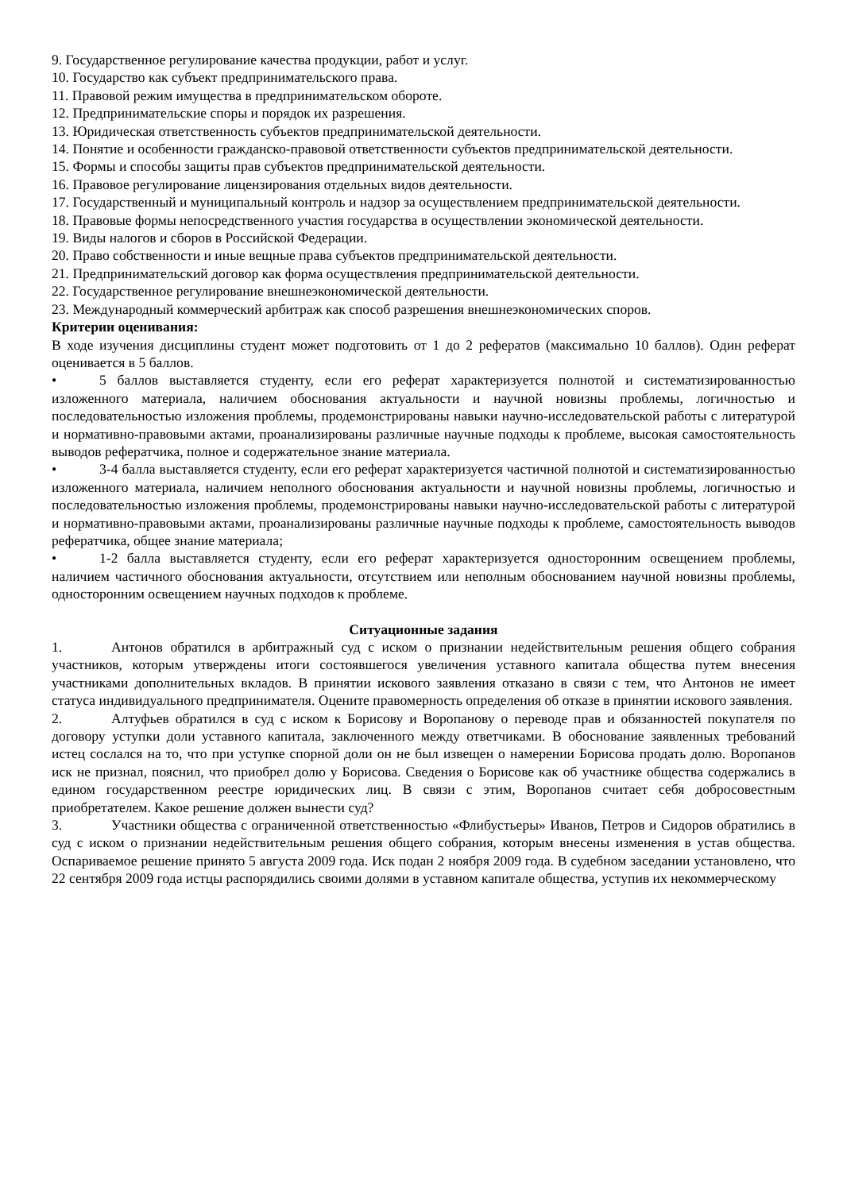9. Государственное регулирование качества продукции, работ и услуг.
10. Государство как субъект предпринимательского права.
11. Правовой режим имущества в предпринимательском обороте.
12. Предпринимательские споры и порядок их разрешения.
13. Юридическая ответственность субъектов предпринимательской деятельности.
14. Понятие и особенности гражданско-правовой ответственности субъектов предпринимательской деятельности.
15. Формы и способы защиты прав субъектов предпринимательской деятельности.
16. Правовое регулирование лицензирования отдельных видов деятельности.
17. Государственный и муниципальный контроль и надзор за осуществлением предпринимательской деятельности.
18. Правовые формы непосредственного участия государства в осуществлении экономической деятельности.
19. Виды налогов и сборов в Российской Федерации.
20. Право собственности и иные вещные права субъектов предпринимательской деятельности.
21. Предпринимательский договор как форма осуществления предпринимательской деятельности.
22. Государственное регулирование внешнеэкономической деятельности.
23. Международный коммерческий арбитраж как способ разрешения внешнеэкономических споров.
Критерии оценивания:
В ходе изучения дисциплины студент может подготовить от 1 до 2 рефератов (максимально 10 баллов). Один реферат оценивается в 5 баллов.
• 5 баллов выставляется студенту, если его реферат характеризуется полнотой и систематизированностью изложенного материала, наличием обоснования актуальности и научной новизны проблемы, логичностью и последовательностью изложения проблемы, продемонстрированы навыки научно-исследовательской работы с литературой и нормативно-правовыми актами, проанализированы различные научные подходы к проблеме, высокая самостоятельность выводов рефератчика, полное и содержательное знание материала.
• 3-4 балла выставляется студенту, если его реферат характеризуется частичной полнотой и систематизированностью изложенного материала, наличием неполного обоснования актуальности и научной новизны проблемы, логичностью и последовательностью изложения проблемы, продемонстрированы навыки научно-исследовательской работы с литературой и нормативно-правовыми актами, проанализированы различные научные подходы к проблеме, самостоятельность выводов рефератчика, общее знание материала;
• 1-2 балла выставляется студенту, если его реферат характеризуется односторонним освещением проблемы, наличием частичного обоснования актуальности, отсутствием или неполным обоснованием научной новизны проблемы, односторонним освещением научных подходов к проблеме.
Ситуационные задания
1. Антонов обратился в арбитражный суд с иском о признании недействительным решения общего собрания участников, которым утверждены итоги состоявшегося увеличения уставного капитала общества путем внесения участниками дополнительных вкладов. В принятии искового заявления отказано в связи с тем, что Антонов не имеет статуса индивидуального предпринимателя. Оцените правомерность определения об отказе в принятии искового заявления.
2. Алтуфьев обратился в суд с иском к Борисову и Воропанову о переводе прав и обязанностей покупателя по договору уступки доли уставного капитала, заключенного между ответчиками. В обоснование заявленных требований истец сослался на то, что при уступке спорной доли он не был извещен о намерении Борисова продать долю. Воропанов иск не признал, пояснил, что приобрел долю у Борисова. Сведения о Борисове как об участнике общества содержались в едином государственном реестре юридических лиц. В связи с этим, Воропанов считает себя добросовестным приобретателем. Какое решение должен вынести суд?
3. Участники общества с ограниченной ответственностью «Флибустьеры» Иванов, Петров и Сидоров обратились в суд с иском о признании недействительным решения общего собрания, которым внесены изменения в устав общества. Оспариваемое решение принято 5 августа 2009 года. Иск подан 2 ноября 2009 года. В судебном заседании установлено, что 22 сентября 2009 года истцы распорядились своими долями в уставном капитале общества, уступив их некоммерческому